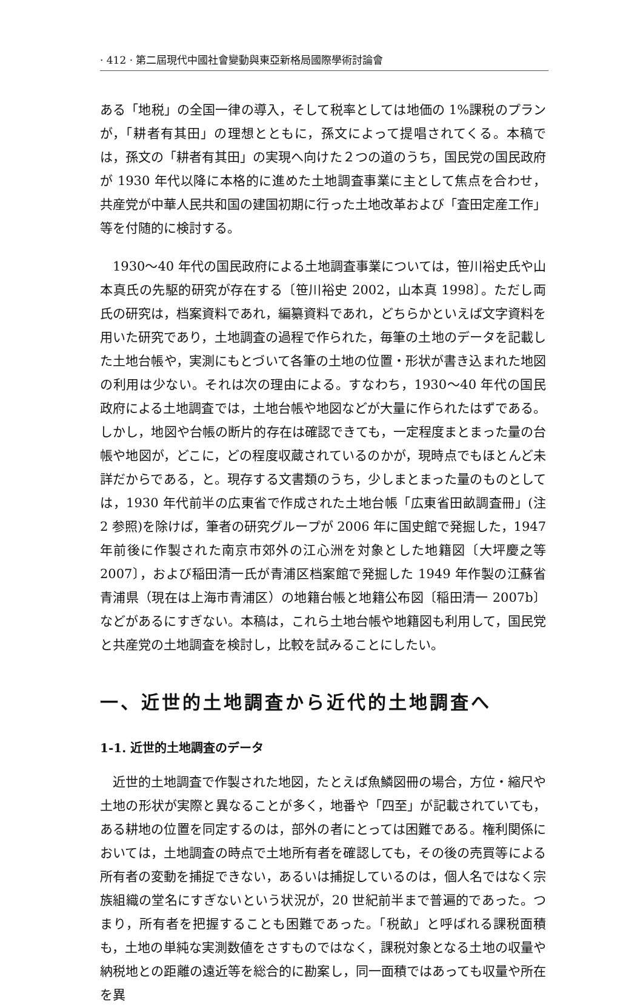· 412 · 第二屆現代中國社會變動與東亞新格局國際學術討論會
ある「地税」の全国一律の導入，そして税率としては地価の 1%課税のプランが，「耕者有其田」の理想とともに，孫文によって提唱されてくる。本稿では，孫文の「耕者有其田」の実現へ向けた２つの道のうち，国民党の国民政府が 1930 年代以降に本格的に進めた土地調査事業に主として焦点を合わせ，共産党が中華人民共和国の建国初期に行った土地改革および「査田定産工作」等を付随的に検討する。
1930～40 年代の国民政府による土地調査事業については，笹川裕史氏や山本真氏の先駆的研究が存在する〔笹川裕史 2002，山本真 1998〕。ただし両氏の研究は，档案資料であれ，編纂資料であれ，どちらかといえば文字資料を用いた研究であり，土地調査の過程で作られた，毎筆の土地のデータを記載した土地台帳や，実測にもとづいて各筆の土地の位置・形状が書き込まれた地図の利用は少ない。それは次の理由による。すなわち，1930～40 年代の国民政府による土地調査では，土地台帳や地図などが大量に作られたはずである。しかし，地図や台帳の断片的存在は確認できても，一定程度まとまった量の台帳や地図が，どこに，どの程度収蔵されているのかが，現時点でもほとんど未詳だからである，と。現存する文書類のうち，少しまとまった量のものとしては，1930 年代前半の広東省で作成された土地台帳「広東省田畝調査冊」(注 2 参照)を除けば，筆者の研究グループが 2006 年に国史館で発掘した，1947 年前後に作製された南京市郊外の江心洲を対象とした地籍図〔大坪慶之等 2007〕，および稲田清一氏が青浦区档案館で発掘した 1949 年作製の江蘇省青浦県（現在は上海市青浦区）の地籍台帳と地籍公布図〔稲田清一 2007b〕などがあるにすぎない。本稿は，これら土地台帳や地籍図も利用して，国民党と共産党の土地調査を検討し，比較を試みることにしたい。
一、近世的土地調査から近代的土地調査へ
1-1. 近世的土地調査のデータ
近世的土地調査で作製された地図，たとえば魚鱗図冊の場合，方位・縮尺や土地の形状が実際と異なることが多く，地番や「四至」が記載されていても，ある耕地の位置を同定するのは，部外の者にとっては困難である。権利関係においては，土地調査の時点で土地所有者を確認しても，その後の売買等による所有者の変動を捕捉できない，あるいは捕捉しているのは，個人名ではなく宗族組織の堂名にすぎないという状況が，20 世紀前半まで普遍的であった。つまり，所有者を把握することも困難であった。「税畝」と呼ばれる課税面積も，土地の単純な実測数値をさすものではなく，課税対象となる土地の収量や納税地との距離の遠近等を総合的に勘案し，同一面積ではあっても収量や所在を異